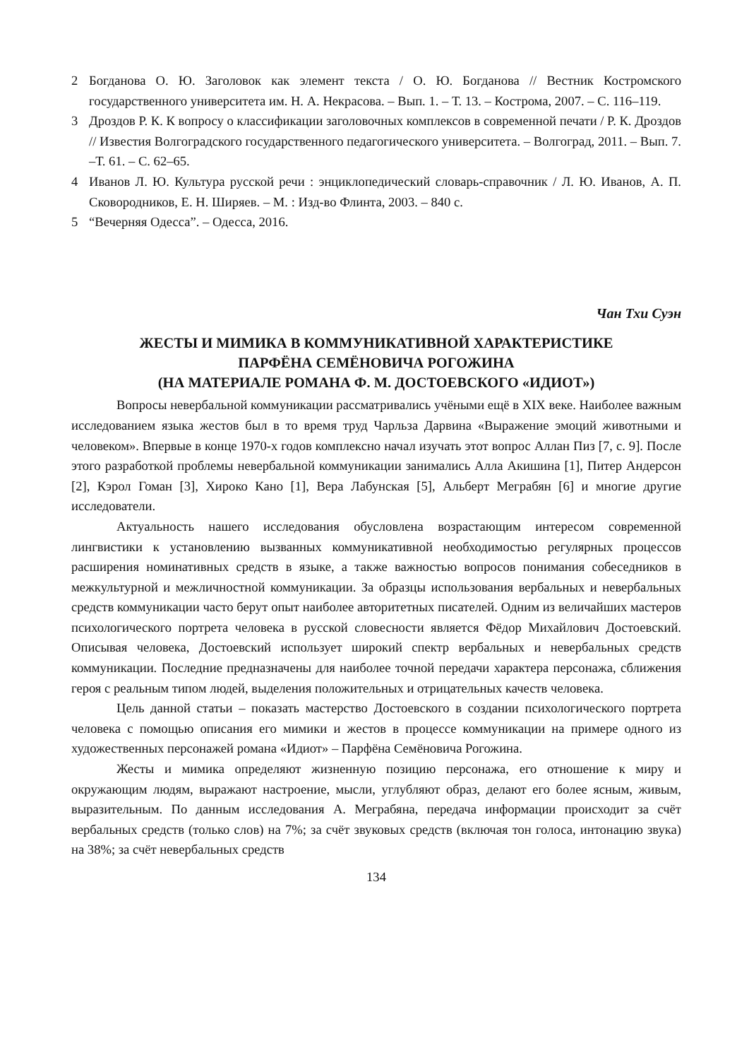2 Богданова О. Ю. Заголовок как элемент текста / О. Ю. Богданова // Вестник Костромского государственного университета им. Н. А. Некрасова. – Вып. 1. – Т. 13. – Кострома, 2007. – С. 116–119.
3 Дроздов Р. К. К вопросу о классификации заголовочных комплексов в современной печати / Р. К. Дроздов // Известия Волгоградского государственного педагогического университета. – Волгоград, 2011. – Вып. 7. –Т. 61. – С. 62–65.
4 Иванов Л. Ю. Культура русской речи : энциклопедический словарь-справочник / Л. Ю. Иванов, А. П. Сковородников, Е. Н. Ширяев. – М. : Изд-во Флинта, 2003. – 840 с.
5 “Вечерняя Одесса”. – Одесса, 2016.
Чан Тхи Суэн
ЖЕСТЫ И МИМИКА В КОММУНИКАТИВНОЙ ХАРАКТЕРИСТИКЕ
ПАРФЁНА СЕМЁНОВИЧА РОГОЖИНА
(НА МАТЕРИАЛЕ РОМАНА Ф. М. ДОСТОЕВСКОГО «ИДИОТ»)
Вопросы невербальной коммуникации рассматривались учёными ещё в XIX веке. Наиболее важным исследованием языка жестов был в то время труд Чарльза Дарвина «Выражение эмоций животными и человеком». Впервые в конце 1970-х годов комплексно начал изучать этот вопрос Аллан Пиз [7, с. 9]. После этого разработкой проблемы невербальной коммуникации занимались Алла Акишина [1], Питер Андерсон [2], Кэрол Гоман [3], Хироко Кано [1], Вера Лабунская [5], Альберт Меграбян [6] и многие другие исследователи.
Актуальность нашего исследования обусловлена возрастающим интересом современной лингвистики к установлению вызванных коммуникативной необходимостью регулярных процессов расширения номинативных средств в языке, а также важностью вопросов понимания собеседников в межкультурной и межличностной коммуникации. За образцы использования вербальных и невербальных средств коммуникации часто берут опыт наиболее авторитетных писателей. Одним из величайших мастеров психологического портрета человека в русской словесности является Фёдор Михайлович Достоевский. Описывая человека, Достоевский использует широкий спектр вербальных и невербальных средств коммуникации. Последние предназначены для наиболее точной передачи характера персонажа, сближения героя с реальным типом людей, выделения положительных и отрицательных качеств человека.
Цель данной статьи – показать мастерство Достоевского в создании психологического портрета человека с помощью описания его мимики и жестов в процессе коммуникации на примере одного из художественных персонажей романа «Идиот» – Парфёна Семёновича Рогожина.
Жесты и мимика определяют жизненную позицию персонажа, его отношение к миру и окружающим людям, выражают настроение, мысли, углубляют образ, делают его более ясным, живым, выразительным. По данным исследования А. Меграбяна, передача информации происходит за счёт вербальных средств (только слов) на 7%; за счёт звуковых средств (включая тон голоса, интонацию звука) на 38%; за счёт невербальных средств
134